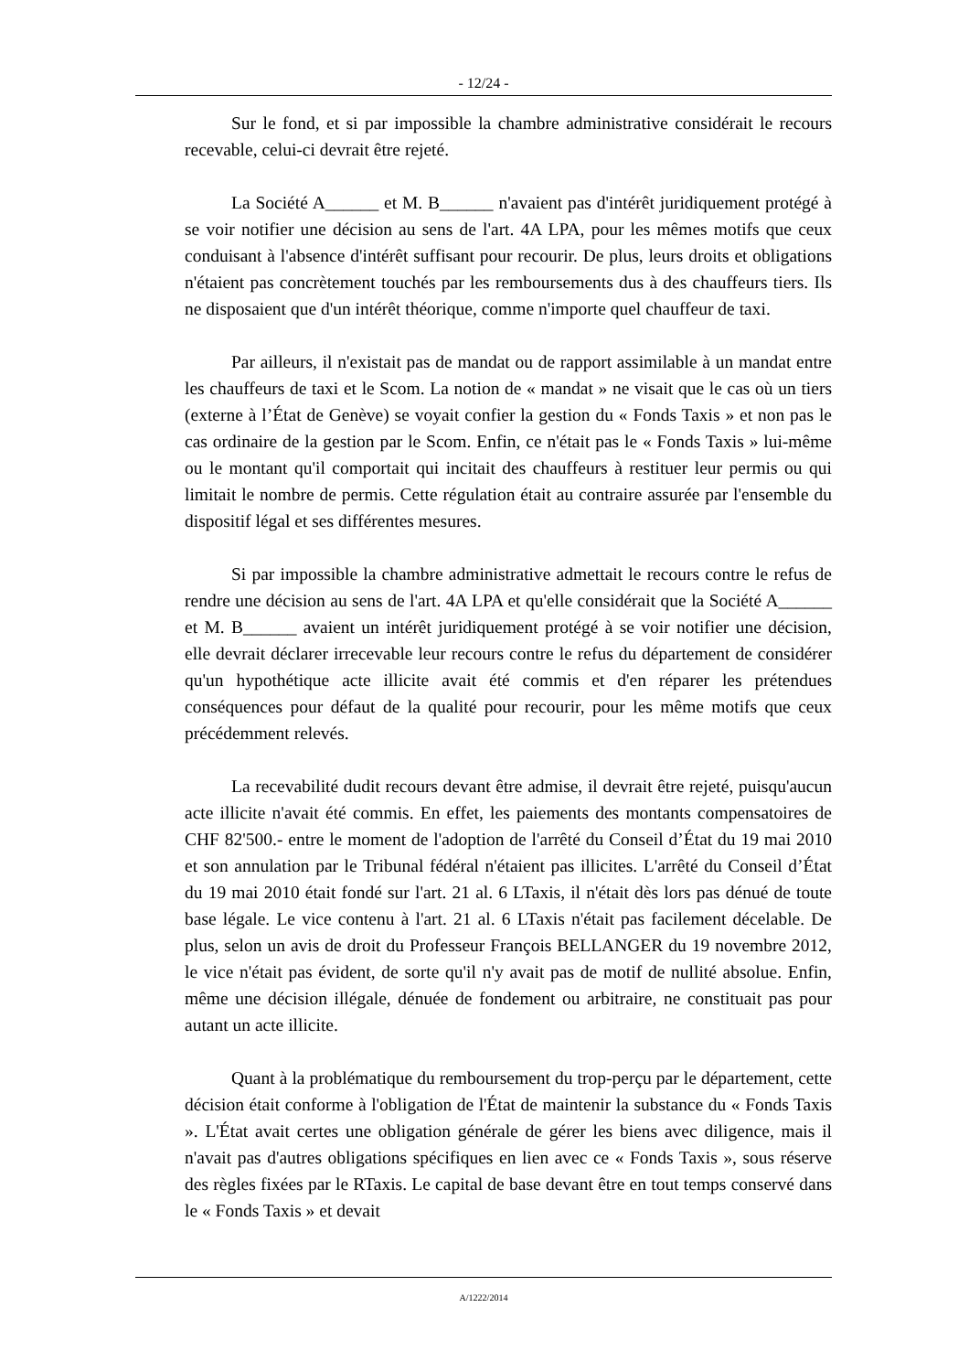- 12/24 -
Sur le fond, et si par impossible la chambre administrative considérait le recours recevable, celui-ci devrait être rejeté.
La Société A______ et M. B______ n'avaient pas d'intérêt juridiquement protégé à se voir notifier une décision au sens de l'art. 4A LPA, pour les mêmes motifs que ceux conduisant à l'absence d'intérêt suffisant pour recourir. De plus, leurs droits et obligations n'étaient pas concrètement touchés par les remboursements dus à des chauffeurs tiers. Ils ne disposaient que d'un intérêt théorique, comme n'importe quel chauffeur de taxi.
Par ailleurs, il n'existait pas de mandat ou de rapport assimilable à un mandat entre les chauffeurs de taxi et le Scom. La notion de « mandat » ne visait que le cas où un tiers (externe à l’État de Genève) se voyait confier la gestion du « Fonds Taxis » et non pas le cas ordinaire de la gestion par le Scom. Enfin, ce n'était pas le « Fonds Taxis » lui-même ou le montant qu'il comportait qui incitait des chauffeurs à restituer leur permis ou qui limitait le nombre de permis. Cette régulation était au contraire assurée par l'ensemble du dispositif légal et ses différentes mesures.
Si par impossible la chambre administrative admettait le recours contre le refus de rendre une décision au sens de l'art. 4A LPA et qu'elle considérait que la Société A______ et M. B______ avaient un intérêt juridiquement protégé à se voir notifier une décision, elle devrait déclarer irrecevable leur recours contre le refus du département de considérer qu'un hypothétique acte illicite avait été commis et d'en réparer les prétendues conséquences pour défaut de la qualité pour recourir, pour les même motifs que ceux précédemment relevés.
La recevabilité dudit recours devant être admise, il devrait être rejeté, puisqu'aucun acte illicite n'avait été commis. En effet, les paiements des montants compensatoires de CHF 82'500.- entre le moment de l'adoption de l'arrêté du Conseil d’État du 19 mai 2010 et son annulation par le Tribunal fédéral n'étaient pas illicites. L'arrêté du Conseil d’État du 19 mai 2010 était fondé sur l'art. 21 al. 6 LTaxis, il n'était dès lors pas dénué de toute base légale. Le vice contenu à l'art. 21 al. 6 LTaxis n'était pas facilement décelable. De plus, selon un avis de droit du Professeur François BELLANGER du 19 novembre 2012, le vice n'était pas évident, de sorte qu'il n'y avait pas de motif de nullité absolue. Enfin, même une décision illégale, dénuée de fondement ou arbitraire, ne constituait pas pour autant un acte illicite.
Quant à la problématique du remboursement du trop-perçu par le département, cette décision était conforme à l'obligation de l'État de maintenir la substance du « Fonds Taxis ». L'État avait certes une obligation générale de gérer les biens avec diligence, mais il n'avait pas d'autres obligations spécifiques en lien avec ce « Fonds Taxis », sous réserve des règles fixées par le RTaxis. Le capital de base devant être en tout temps conservé dans le « Fonds Taxis » et devait
A/1222/2014